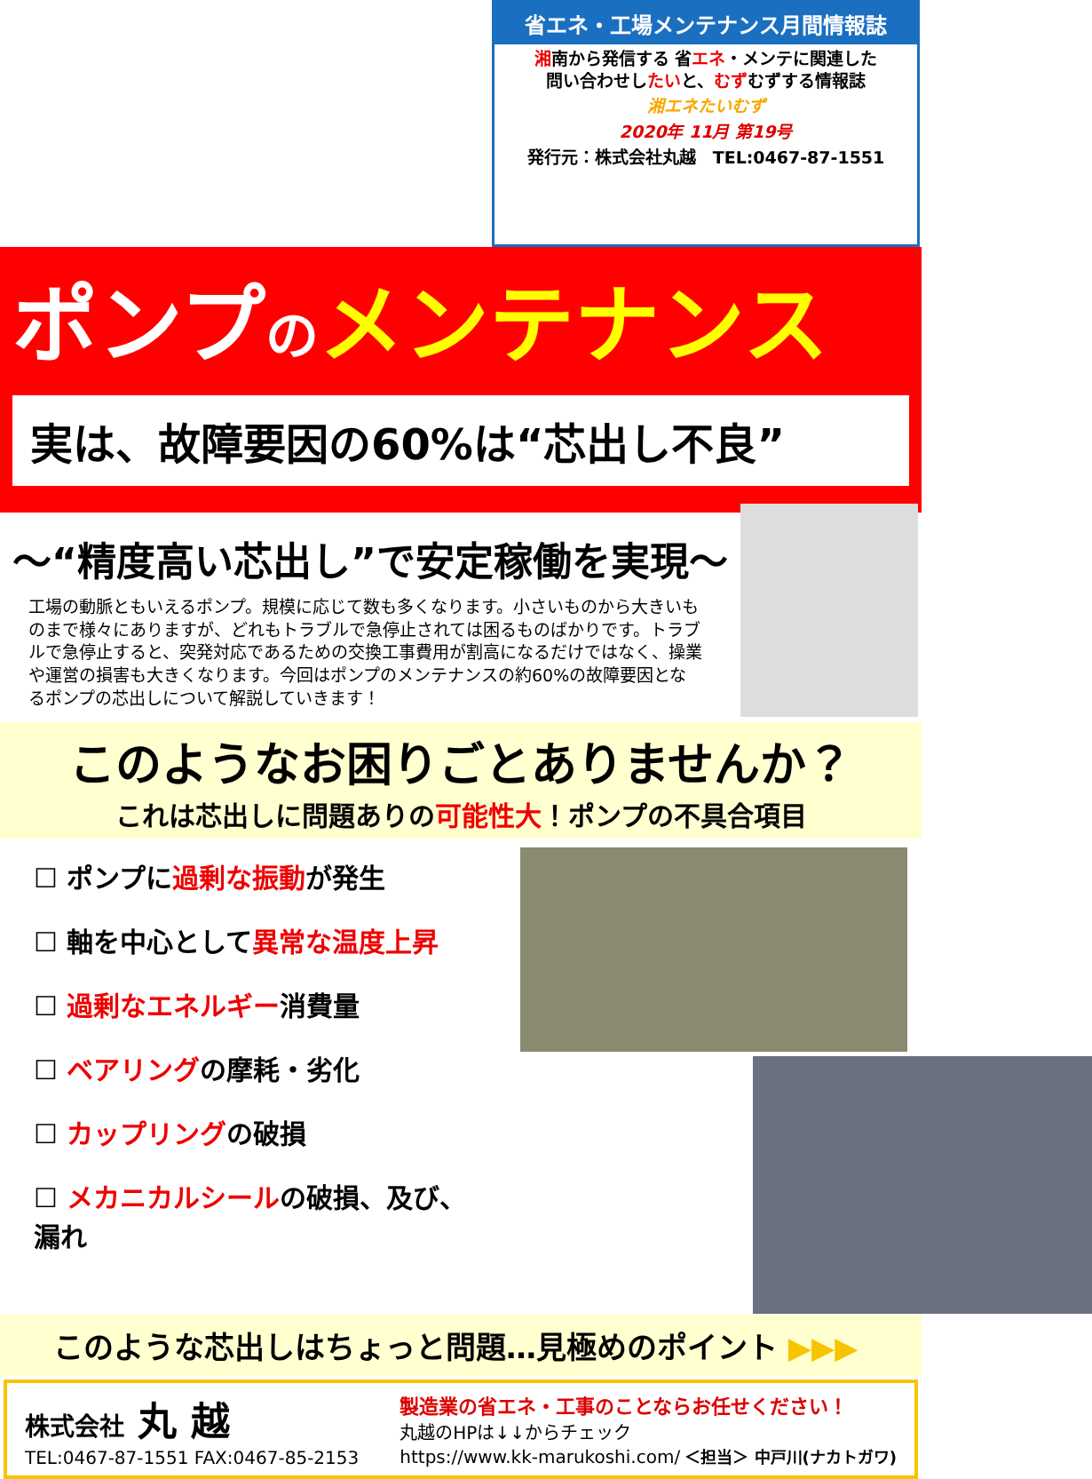省エネ・工場メンテナンス月間情報誌
湘南から発信する 省エネ・メンテに関連した
問い合わせしたいと、むずむずする情報誌
湘エネたいむず
2020年 11月 第19号
発行元：株式会社丸越　TEL:0467-87-1551
ポンプのメンテナンス
実は、故障要因の60%は“芯出し不良”
～“精度高い芯出し”で安定稼働を実現～
工場の動脈ともいえるポンプ。規模に応じて数も多くなります。小さいものから大きいものまで様々にありますが、どれもトラブルで急停止されては困るものばかりです。トラブルで急停止すると、突発対応であるための交換工事費用が割高になるだけではなく、操業や運営の損害も大きくなります。今回はポンプのメンテナンスの約60%の故障要因となるポンプの芯出しについて解説していきます！
このようなお困りごとありませんか？
これは芯出しに問題ありの可能性大！ポンプの不具合項目
☐ ポンプに過剰な振動が発生
☐ 軸を中心として異常な温度上昇
☐ 過剰なエネルギー消費量
☐ ベアリングの摩耗・劣化
☐ カップリングの破損
☐ メカニカルシールの破損、及び、漏れ
このような芯出しはちょっと問題…見極めのポイント ▶▶▶
株式会社 丸 越
TEL:0467-87-1551 FAX:0467-85-2153
製造業の省エネ・工事のことならお任せください！
丸越のHPは↓↓からチェック
https://www.kk-marukoshi.com/ ＜担当＞ 中戸川(ナカトガワ)